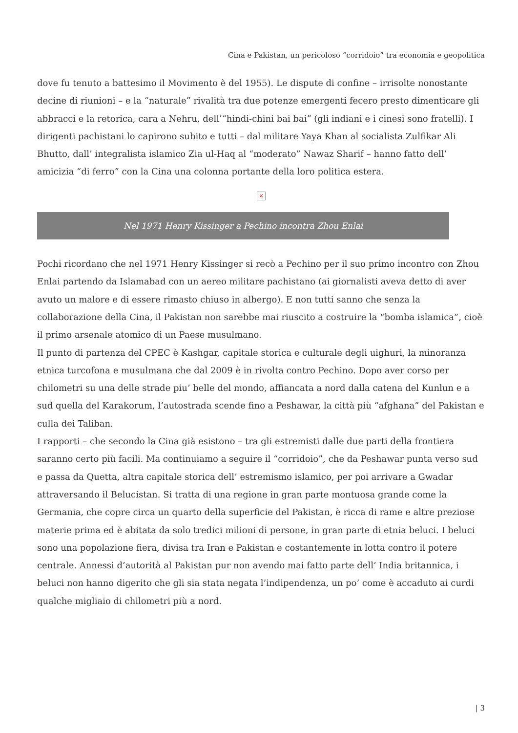Cina e Pakistan, un pericoloso “corridoio” tra economia e geopolitica
dove fu tenuto a battesimo il Movimento è del 1955). Le dispute di confine – irrisolte nonostante decine di riunioni – e la “naturale” rivalità tra due potenze emergenti fecero presto dimenticare gli abbracci e la retorica, cara a Nehru, dell’“hindi-chini bai bai” (gli indiani e i cinesi sono fratelli). I dirigenti pachistani lo capirono subito e tutti – dal militare Yaya Khan al socialista Zulfikar Ali Bhutto, dall’ integralista islamico Zia ul-Haq al “moderato” Nawaz Sharif – hanno fatto dell’ amicizia “di ferro” con la Cina una colonna portante della loro politica estera.
×
Nel 1971 Henry Kissinger a Pechino incontra Zhou Enlai
Pochi ricordano che nel 1971 Henry Kissinger si recò a Pechino per il suo primo incontro con Zhou Enlai partendo da Islamabad con un aereo militare pachistano (ai giornalisti aveva detto di aver avuto un malore e di essere rimasto chiuso in albergo). E non tutti sanno che senza la collaborazione della Cina, il Pakistan non sarebbe mai riuscito a costruire la “bomba islamica”, cioè il primo arsenale atomico di un Paese musulmano.
Il punto di partenza del CPEC è Kashgar, capitale storica e culturale degli uighuri, la minoranza etnica turcofona e musulmana che dal 2009 è in rivolta contro Pechino. Dopo aver corso per chilometri su una delle strade piu’ belle del mondo, affiancata a nord dalla catena del Kunlun e a sud quella del Karakorum, l’autostrada scende fino a Peshawar, la città più “afghana” del Pakistan e culla dei Taliban.
I rapporti – che secondo la Cina già esistono – tra gli estremisti dalle due parti della frontiera saranno certo più facili. Ma continuiamo a seguire il “corridoio”, che da Peshawar punta verso sud e passa da Quetta, altra capitale storica dell’ estremismo islamico, per poi arrivare a Gwadar attraversando il Belucistan. Si tratta di una regione in gran parte montuosa grande come la Germania, che copre circa un quarto della superficie del Pakistan, è ricca di rame e altre preziose materie prima ed è abitata da solo tredici milioni di persone, in gran parte di etnia beluci. I beluci sono una popolazione fiera, divisa tra Iran e Pakistan e costantemente in lotta contro il potere centrale. Annessi d’autorità al Pakistan pur non avendo mai fatto parte dell’ India britannica, i beluci non hanno digerito che gli sia stata negata l’indipendenza, un po’ come è accaduto ai curdi qualche migliaio di chilometri più a nord.
| 3